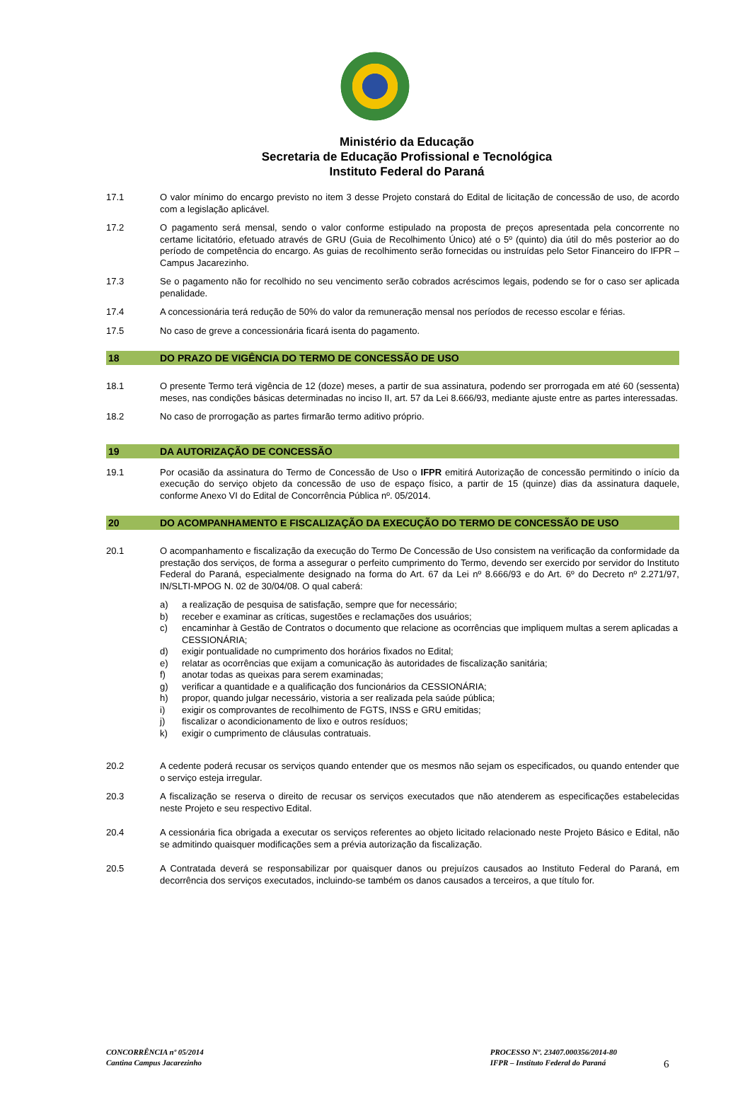Ministério da Educação
Secretaria de Educação Profissional e Tecnológica
Instituto Federal do Paraná
17.1 O valor mínimo do encargo previsto no item 3 desse Projeto constará do Edital de licitação de concessão de uso, de acordo com a legislação aplicável.
17.2 O pagamento será mensal, sendo o valor conforme estipulado na proposta de preços apresentada pela concorrente no certame licitatório, efetuado através de GRU (Guia de Recolhimento Único) até o 5º (quinto) dia útil do mês posterior ao do período de competência do encargo. As guias de recolhimento serão fornecidas ou instruídas pelo Setor Financeiro do IFPR – Campus Jacarezinho.
17.3 Se o pagamento não for recolhido no seu vencimento serão cobrados acréscimos legais, podendo se for o caso ser aplicada penalidade.
17.4 A concessionária terá redução de 50% do valor da remuneração mensal nos períodos de recesso escolar e férias.
17.5 No caso de greve a concessionária ficará isenta do pagamento.
18 DO PRAZO DE VIGÊNCIA DO TERMO DE CONCESSÃO DE USO
18.1 O presente Termo terá vigência de 12 (doze) meses, a partir de sua assinatura, podendo ser prorrogada em até 60 (sessenta) meses, nas condições básicas determinadas no inciso II, art. 57 da Lei 8.666/93, mediante ajuste entre as partes interessadas.
18.2 No caso de prorrogação as partes firmarão termo aditivo próprio.
19 DA AUTORIZAÇÃO DE CONCESSÃO
19.1 Por ocasião da assinatura do Termo de Concessão de Uso o IFPR emitirá Autorização de concessão permitindo o início da execução do serviço objeto da concessão de uso de espaço físico, a partir de 15 (quinze) dias da assinatura daquele, conforme Anexo VI do Edital de Concorrência Pública nº. 05/2014.
20 DO ACOMPANHAMENTO E FISCALIZAÇÃO DA EXECUÇÃO DO TERMO DE CONCESSÃO DE USO
20.1 O acompanhamento e fiscalização da execução do Termo De Concessão de Uso consistem na verificação da conformidade da prestação dos serviços, de forma a assegurar o perfeito cumprimento do Termo, devendo ser exercido por servidor do Instituto Federal do Paraná, especialmente designado na forma do Art. 67 da Lei nº 8.666/93 e do Art. 6º do Decreto nº 2.271/97, IN/SLTI-MPOG N. 02 de 30/04/08. O qual caberá:
a) a realização de pesquisa de satisfação, sempre que for necessário;
b) receber e examinar as críticas, sugestões e reclamações dos usuários;
c) encaminhar à Gestão de Contratos o documento que relacione as ocorrências que impliquem multas a serem aplicadas a CESSIONÁRIA;
d) exigir pontualidade no cumprimento dos horários fixados no Edital;
e) relatar as ocorrências que exijam a comunicação às autoridades de fiscalização sanitária;
f) anotar todas as queixas para serem examinadas;
g) verificar a quantidade e a qualificação dos funcionários da CESSIONÁRIA;
h) propor, quando julgar necessário, vistoria a ser realizada pela saúde pública;
i) exigir os comprovantes de recolhimento de FGTS, INSS e GRU emitidas;
j) fiscalizar o acondicionamento de lixo e outros resíduos;
k) exigir o cumprimento de cláusulas contratuais.
20.2 A cedente poderá recusar os serviços quando entender que os mesmos não sejam os especificados, ou quando entender que o serviço esteja irregular.
20.3 A fiscalização se reserva o direito de recusar os serviços executados que não atenderem as especificações estabelecidas neste Projeto e seu respectivo Edital.
20.4 A cessionária fica obrigada a executar os serviços referentes ao objeto licitado relacionado neste Projeto Básico e Edital, não se admitindo quaisquer modificações sem a prévia autorização da fiscalização.
20.5 A Contratada deverá se responsabilizar por quaisquer danos ou prejuízos causados ao Instituto Federal do Paraná, em decorrência dos serviços executados, incluindo-se também os danos causados a terceiros, a que título for.
CONCORRÊNCIA nº 05/2014
Cantina Campus Jacarezinho
PROCESSO Nº. 23407.000356/2014-80
IFPR – Instituto Federal do Paraná
6